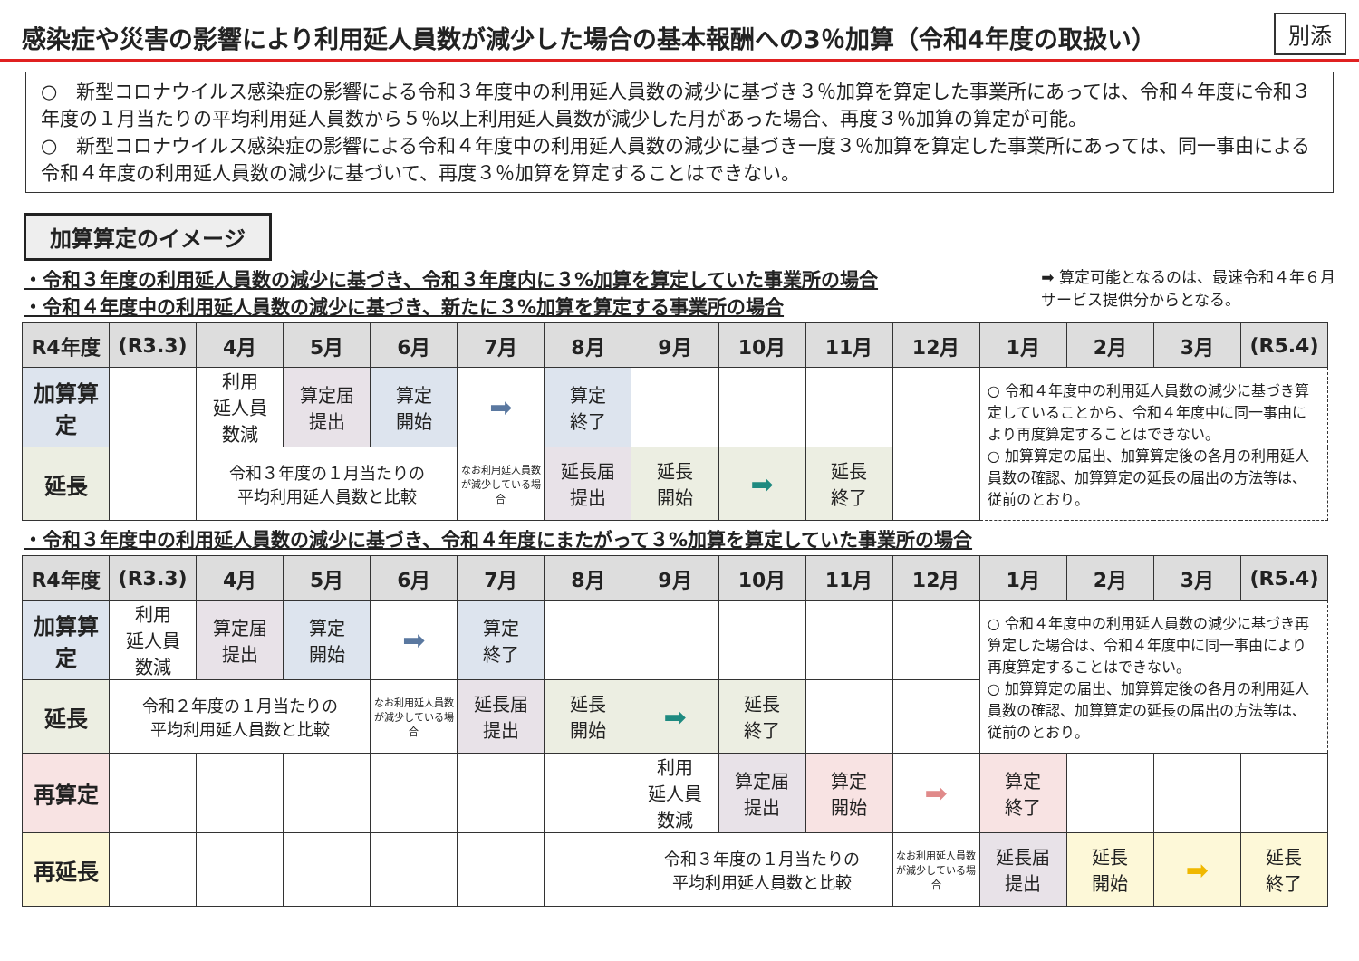感染症や災害の影響により利用延人員数が減少した場合の基本報酬への3％加算（令和4年度の取扱い）
別添
○　新型コロナウイルス感染症の影響による令和３年度中の利用延人員数の減少に基づき３％加算を算定した事業所にあっては、令和４年度に令和３年度の１月当たりの平均利用延人員数から５％以上利用延人員数が減少した月があった場合、再度３％加算の算定が可能。
○　新型コロナウイルス感染症の影響による令和４年度中の利用延人員数の減少に基づき一度３％加算を算定した事業所にあっては、同一事由による令和４年度の利用延人員数の減少に基づいて、再度３％加算を算定することはできない。
加算算定のイメージ
・令和３年度の利用延人員数の減少に基づき、令和３年度内に３%加算を算定していた事業所の場合
・令和４年度中の利用延人員数の減少に基づき、新たに３%加算を算定する事業所の場合
➡ 算定可能となるのは、最速令和４年６月
サービス提供分からとなる。
| R4年度 | (R3.3) | 4月 | 5月 | 6月 | 7月 | 8月 | 9月 | 10月 | 11月 | 12月 | 1月 | 2月 | 3月 | (R5.4) |
| --- | --- | --- | --- | --- | --- | --- | --- | --- | --- | --- | --- | --- | --- | --- |
| 加算算定 | | 利用 延人員 数減 | 算定届 提出 | 算定 開始 | ➡ | 算定 終了 | | | | | ○ 令和４年度中の利用延人員数の減少に基づき算定していることから、令和４年度中に同一事由により再度算定することはできない。 ○ 加算算定の届出、加算算定後の各月の利用延人員数の確認、加算算定の延長の届出の方法等は、従前のとおり。 | | | |
| 延長 | | 令和３年度の１月当たりの 平均利用延人員数と比較 | | | なお利用延人員数が減少している場合 | 延長届 提出 | 延長 開始 | ➡ | 延長 終了 | | | | | |
・令和３年度中の利用延人員数の減少に基づき、令和４年度にまたがって３%加算を算定していた事業所の場合
| R4年度 | (R3.3) | 4月 | 5月 | 6月 | 7月 | 8月 | 9月 | 10月 | 11月 | 12月 | 1月 | 2月 | 3月 | (R5.4) |
| --- | --- | --- | --- | --- | --- | --- | --- | --- | --- | --- | --- | --- | --- | --- |
| 加算算定 | 利用 延人員 数減 | 算定届 提出 | 算定 開始 | ➡ | 算定 終了 | | | | | | ○ 令和４年度中の利用延人員数の減少に基づき再算定した場合は、令和４年度中に同一事由により再度算定することはできない。 ○ 加算算定の届出、加算算定後の各月の利用延人員数の確認、加算算定の延長の届出の方法等は、従前のとおり。 | | | |
| 延長 | 令和２年度の１月当たりの 平均利用延人員数と比較 | | | なお利用延人員数が減少している場合 | 延長届 提出 | 延長 開始 | ➡ | 延長 終了 | | | | | | |
| 再算定 | | | | | | | 利用 延人員 数減 | 算定届 提出 | 算定 開始 | ➡ | 算定 終了 | | | |
| 再延長 | | | | | | | 令和３年度の１月当たりの 平均利用延人員数と比較 | | | なお利用延人員数が減少している場合 | 延長届 提出 | 延長 開始 | ➡ | 延長 終了 |